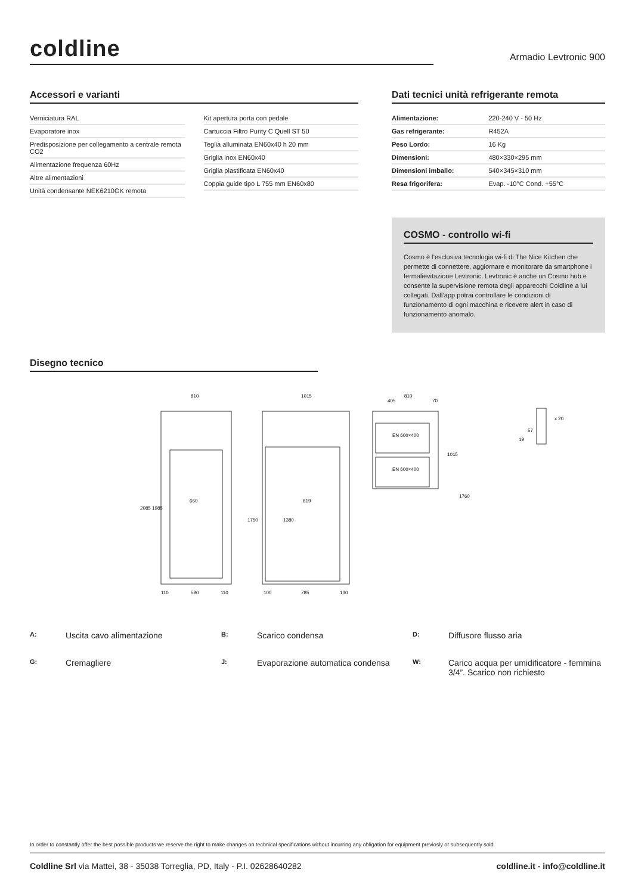coldline Armadio Levtronic 900
Accessori e varianti
Verniciatura RAL
Evaporatore inox
Predisposizione per collegamento a centrale remota CO2
Alimentazione frequenza 60Hz
Altre alimentazioni
Unità condensante NEK6210GK remota
Kit apertura porta con pedale
Cartuccia Filtro Purity C Quell ST 50
Teglia alluminata EN60x40 h 20 mm
Griglia inox EN60x40
Griglia plastificata EN60x40
Coppia guide tipo L 755 mm EN60x80
Dati tecnici unità refrigerante remota
| Alimentazione: | 220-240 V - 50 Hz |
| Gas refrigerante: | R452A |
| Peso Lordo: | 16 Kg |
| Dimensioni: | 480×330×295 mm |
| Dimensioni imballo: | 540×345×310 mm |
| Resa frigorifera: | Evap. -10°C Cond. +55°C |
COSMO - controllo wi-fi
Cosmo è l’esclusiva tecnologia wi-fi di The Nice Kitchen che permette di connettere, aggiornare e monitorare da smartphone i fermalievitazione Levtronic. Levtronic è anche un Cosmo hub e consente la supervisione remota degli apparecchi Coldline a lui collegati. Dall’app potrai controllare le condizioni di funzionamento di ogni macchina e ricevere alert in caso di funzionamento anomalo.
Disegno tecnico
810
1015
810
660
819
EN 600×400
EN 600×400
2085
1985
1750
1380
1015
1760
590
110
110
100
785
130
405
70
x 20
57
19
A: Uscita cavo alimentazione B: Scarico condensa D: Diffusore flusso aria G: Cremagliere J: Evaporazione automatica condensa W: Carico acqua per umidificatore - femmina 3/4”. Scarico non richiesto
In order to constantly offer the best possible products we reserve the right to make changes on technical specifications without incurring any obligation for equipment previosly or subsequently sold.
Coldline Srl via Mattei, 38 - 35038 Torreglia, PD, Italy - P.I. 02628640282 coldline.it - info@coldline.it